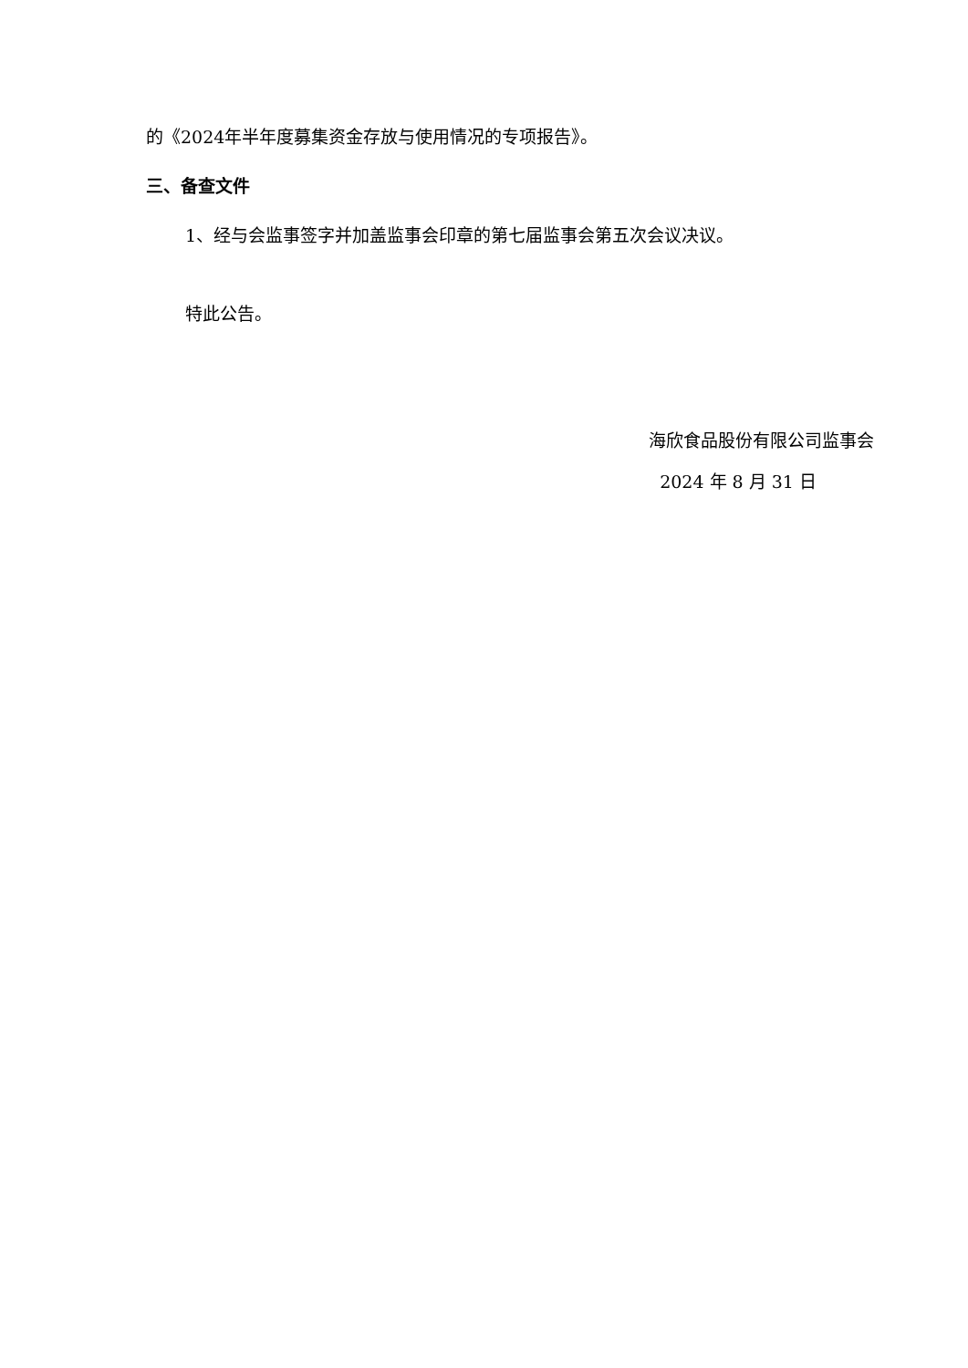的《2024年半年度募集资金存放与使用情况的专项报告》。
三、备查文件
1、经与会监事签字并加盖监事会印章的第七届监事会第五次会议决议。
特此公告。
海欣食品股份有限公司监事会
2024 年 8 月 31 日